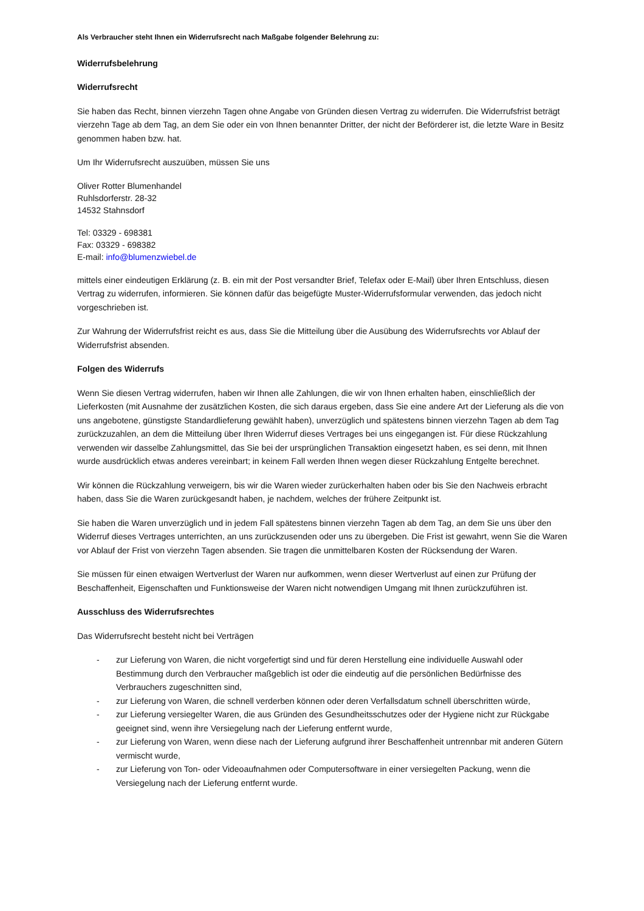Als Verbraucher steht Ihnen ein Widerrufsrecht nach Maßgabe folgender Belehrung zu:
Widerrufsbelehrung
Widerrufsrecht
Sie haben das Recht, binnen vierzehn Tagen ohne Angabe von Gründen diesen Vertrag zu widerrufen. Die Widerrufsfrist beträgt vierzehn Tage ab dem Tag, an dem Sie oder ein von Ihnen benannter Dritter, der nicht der Beförderer ist, die letzte Ware in Besitz genommen haben bzw. hat.
Um Ihr Widerrufsrecht auszuüben, müssen Sie uns
Oliver Rotter Blumenhandel
Ruhlsdorferstr. 28-32
14532 Stahnsdorf
Tel: 03329 - 698381
Fax: 03329 - 698382
E-mail: info@blumenzwiebel.de
mittels einer eindeutigen Erklärung (z. B. ein mit der Post versandter Brief, Telefax oder E-Mail) über Ihren Entschluss, diesen Vertrag zu widerrufen, informieren. Sie können dafür das beigefügte Muster-Widerrufsformular verwenden, das jedoch nicht vorgeschrieben ist.
Zur Wahrung der Widerrufsfrist reicht es aus, dass Sie die Mitteilung über die Ausübung des Widerrufsrechts vor Ablauf der Widerrufsfrist absenden.
Folgen des Widerrufs
Wenn Sie diesen Vertrag widerrufen, haben wir Ihnen alle Zahlungen, die wir von Ihnen erhalten haben, einschließlich der Lieferkosten (mit Ausnahme der zusätzlichen Kosten, die sich daraus ergeben, dass Sie eine andere Art der Lieferung als die von uns angebotene, günstigste Standardlieferung gewählt haben), unverzüglich und spätestens binnen vierzehn Tagen ab dem Tag zurückzuzahlen, an dem die Mitteilung über Ihren Widerruf dieses Vertrages bei uns eingegangen ist. Für diese Rückzahlung verwenden wir dasselbe Zahlungsmittel, das Sie bei der ursprünglichen Transaktion eingesetzt haben, es sei denn, mit Ihnen wurde ausdrücklich etwas anderes vereinbart; in keinem Fall werden Ihnen wegen dieser Rückzahlung Entgelte berechnet.
Wir können die Rückzahlung verweigern, bis wir die Waren wieder zurückerhalten haben oder bis Sie den Nachweis erbracht haben, dass Sie die Waren zurückgesandt haben, je nachdem, welches der frühere Zeitpunkt ist.
Sie haben die Waren unverzüglich und in jedem Fall spätestens binnen vierzehn Tagen ab dem Tag, an dem Sie uns über den Widerruf dieses Vertrages unterrichten, an uns zurückzusenden oder uns zu übergeben. Die Frist ist gewahrt, wenn Sie die Waren vor Ablauf der Frist von vierzehn Tagen absenden. Sie tragen die unmittelbaren Kosten der Rücksendung der Waren.
Sie müssen für einen etwaigen Wertverlust der Waren nur aufkommen, wenn dieser Wertverlust auf einen zur Prüfung der Beschaffenheit, Eigenschaften und Funktionsweise der Waren nicht notwendigen Umgang mit Ihnen zurückzuführen ist.
Ausschluss des Widerrufsrechtes
Das Widerrufsrecht besteht nicht bei Verträgen
- zur Lieferung von Waren, die nicht vorgefertigt sind und für deren Herstellung eine individuelle Auswahl oder Bestimmung durch den Verbraucher maßgeblich ist oder die eindeutig auf die persönlichen Bedürfnisse des Verbrauchers zugeschnitten sind,
- zur Lieferung von Waren, die schnell verderben können oder deren Verfallsdatum schnell überschritten würde,
- zur Lieferung versiegelter Waren, die aus Gründen des Gesundheitsschutzes oder der Hygiene nicht zur Rückgabe geeignet sind, wenn ihre Versiegelung nach der Lieferung entfernt wurde,
- zur Lieferung von Waren, wenn diese nach der Lieferung aufgrund ihrer Beschaffenheit untrennbar mit anderen Gütern vermischt wurde,
- zur Lieferung von Ton- oder Videoaufnahmen oder Computersoftware in einer versiegelten Packung, wenn die Versiegelung nach der Lieferung entfernt wurde.